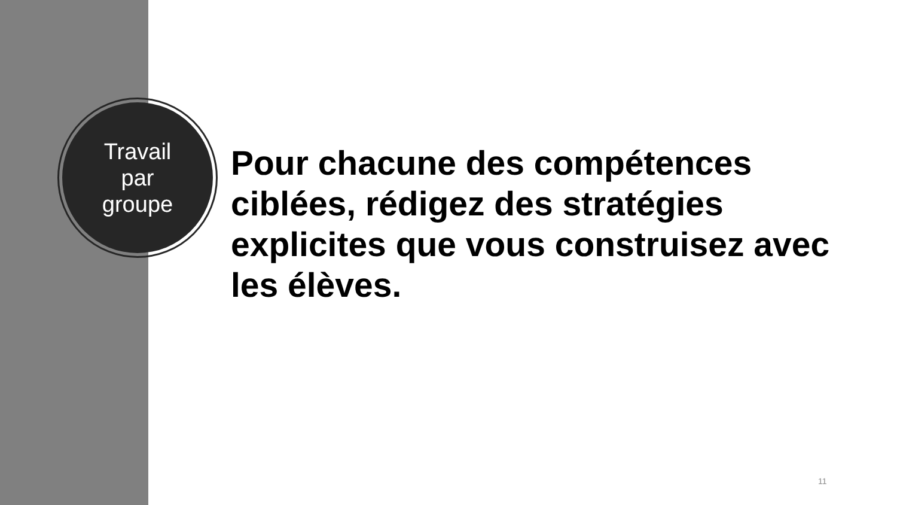Travail
par
groupe
Pour chacune des compétences ciblées, rédigez des stratégies explicites que vous construisez avec les élèves.
11